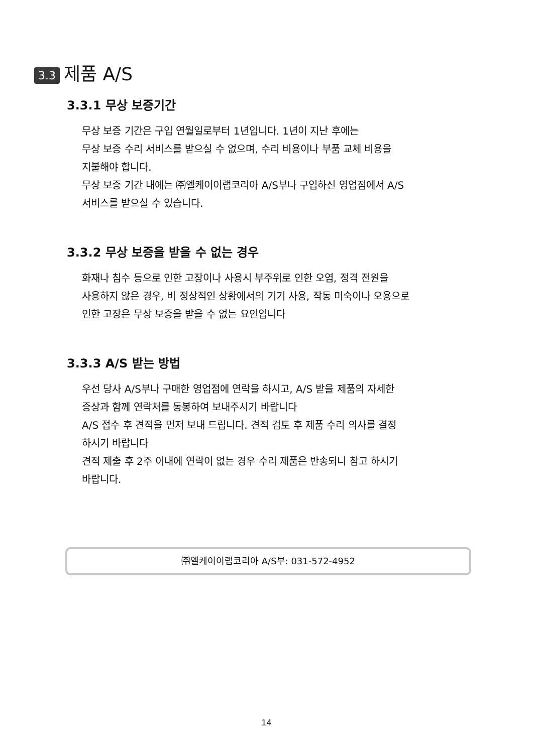3.3 제품 A/S
3.3.1 무상 보증기간
무상 보증 기간은 구입 연월일로부터 1년입니다. 1년이 지난 후에는
무상 보증 수리 서비스를 받으실 수 없으며, 수리 비용이나 부품 교체 비용을
지불해야 합니다.
무상 보증 기간 내에는 ㈜엘케이이랩코리아 A/S부나 구입하신 영업점에서 A/S
서비스를 받으실 수 있습니다.
3.3.2 무상 보증을 받을 수 없는 경우
화재나 침수 등으로 인한 고장이나 사용시 부주위로 인한 오염, 정격 전원을
사용하지 않은 경우, 비 정상적인 상황에서의 기기 사용, 작동 미숙이나 오용으로
인한 고장은 무상 보증을 받을 수 없는 요인입니다
3.3.3 A/S 받는 방법
우선 당사 A/S부나 구매한 영업점에 연락을 하시고, A/S 받을 제품의 자세한
증상과 함께 연락처를 동봉하여 보내주시기 바랍니다
A/S 접수 후 견적을 먼저 보내 드립니다. 견적 검토 후 제품 수리 의사를 결정
하시기 바랍니다
견적 제출 후 2주 이내에 연락이 없는 경우 수리 제품은 반송되니 참고 하시기
바랍니다.
㈜엘케이이랩코리아 A/S부: 031-572-4952
14